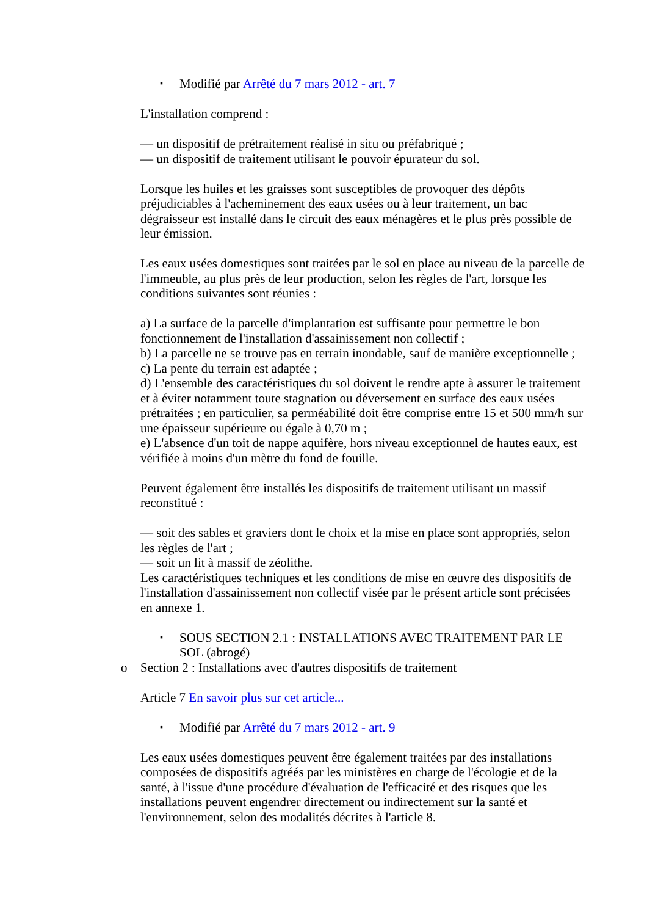▪ Modifié par Arrêté du 7 mars 2012 - art. 7
L'installation comprend :
— un dispositif de prétraitement réalisé in situ ou préfabriqué ;
— un dispositif de traitement utilisant le pouvoir épurateur du sol.
Lorsque les huiles et les graisses sont susceptibles de provoquer des dépôts préjudiciables à l'acheminement des eaux usées ou à leur traitement, un bac dégraisseur est installé dans le circuit des eaux ménagères et le plus près possible de leur émission.
Les eaux usées domestiques sont traitées par le sol en place au niveau de la parcelle de l'immeuble, au plus près de leur production, selon les règles de l'art, lorsque les conditions suivantes sont réunies :
a) La surface de la parcelle d'implantation est suffisante pour permettre le bon fonctionnement de l'installation d'assainissement non collectif ;
b) La parcelle ne se trouve pas en terrain inondable, sauf de manière exceptionnelle ;
c) La pente du terrain est adaptée ;
d) L'ensemble des caractéristiques du sol doivent le rendre apte à assurer le traitement et à éviter notamment toute stagnation ou déversement en surface des eaux usées prétraitées ; en particulier, sa perméabilité doit être comprise entre 15 et 500 mm/h sur une épaisseur supérieure ou égale à 0,70 m ;
e) L'absence d'un toit de nappe aquifère, hors niveau exceptionnel de hautes eaux, est vérifiée à moins d'un mètre du fond de fouille.
Peuvent également être installés les dispositifs de traitement utilisant un massif reconstitué :
— soit des sables et graviers dont le choix et la mise en place sont appropriés, selon les règles de l'art ;
— soit un lit à massif de zéolithe.
Les caractéristiques techniques et les conditions de mise en œuvre des dispositifs de l'installation d'assainissement non collectif visée par le présent article sont précisées en annexe 1.
▪ SOUS SECTION 2.1 : INSTALLATIONS AVEC TRAITEMENT PAR LE SOL (abrogé)
o Section 2 : Installations avec d'autres dispositifs de traitement
Article 7 En savoir plus sur cet article...
▪ Modifié par Arrêté du 7 mars 2012 - art. 9
Les eaux usées domestiques peuvent être également traitées par des installations composées de dispositifs agréés par les ministères en charge de l'écologie et de la santé, à l'issue d'une procédure d'évaluation de l'efficacité et des risques que les installations peuvent engendrer directement ou indirectement sur la santé et l'environnement, selon des modalités décrites à l'article 8.